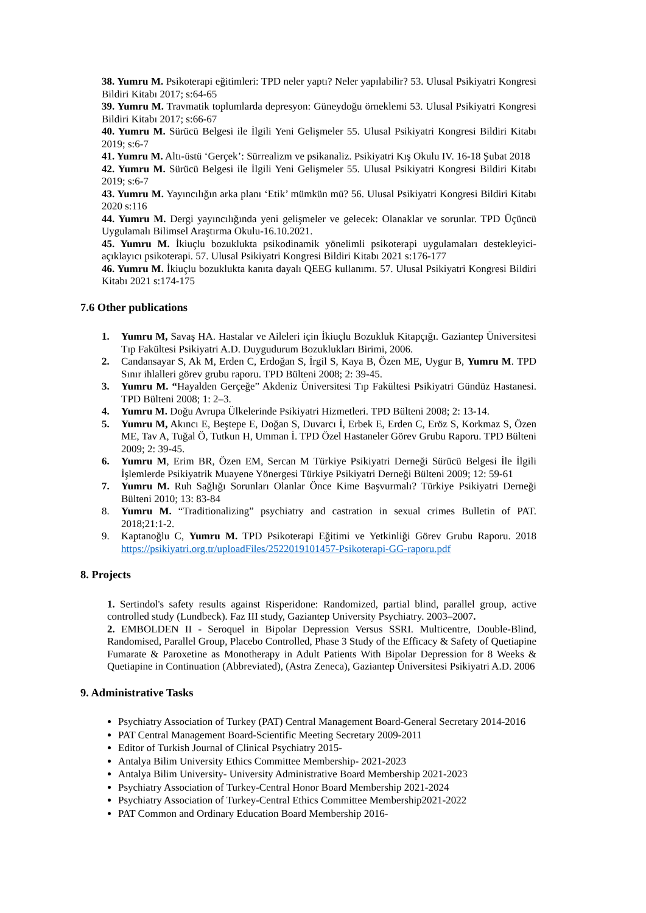38. Yumru M. Psikoterapi eğitimleri: TPD neler yaptı? Neler yapılabilir? 53. Ulusal Psikiyatri Kongresi Bildiri Kitabı 2017; s:64-65
39. Yumru M. Travmatik toplumlarda depresyon: Güneydoğu örneklemi 53. Ulusal Psikiyatri Kongresi Bildiri Kitabı 2017; s:66-67
40. Yumru M. Sürücü Belgesi ile İlgili Yeni Gelişmeler 55. Ulusal Psikiyatri Kongresi Bildiri Kitabı 2019; s:6-7
41. Yumru M. Altı-üstü ‘Gerçek’: Sürrealizm ve psikanaliz. Psikiyatri Kış Okulu IV. 16-18 Şubat 2018
42. Yumru M. Sürücü Belgesi ile İlgili Yeni Gelişmeler 55. Ulusal Psikiyatri Kongresi Bildiri Kitabı 2019; s:6-7
43. Yumru M. Yayıncılığın arka planı ‘Etik’ mümkün mü? 56. Ulusal Psikiyatri Kongresi Bildiri Kitabı 2020 s:116
44. Yumru M. Dergi yayıncılığında yeni gelişmeler ve gelecek: Olanaklar ve sorunlar. TPD Üçüncü Uygulamalı Bilimsel Araştırma Okulu-16.10.2021.
45. Yumru M. İkiuçlu bozuklukta psikodinamik yönelimli psikoterapi uygulamaları destekleyici-açıklayıcı psikoterapi. 57. Ulusal Psikiyatri Kongresi Bildiri Kitabı 2021 s:176-177
46. Yumru M. İkiuçlu bozuklukta kanıta dayalı QEEG kullanımı. 57. Ulusal Psikiyatri Kongresi Bildiri Kitabı 2021 s:174-175
7.6 Other publications
1. Yumru M, Savaş HA. Hastalar ve Aileleri için İkiuçlu Bozukluk Kitapçığı. Gaziantep Üniversitesi Tıp Fakültesi Psikiyatri A.D. Duygudurum Bozuklukları Birimi, 2006.
2. Candansayar S, Ak M, Erden C, Erdoğan S, İrgil S, Kaya B, Özen ME, Uygur B, Yumru M. TPD Sınır ihlalleri görev grubu raporu. TPD Bülteni 2008; 2: 39-45.
3. Yumru M. “Hayalden Gerçeğe” Akdeniz Üniversitesi Tıp Fakültesi Psikiyatri Gündüz Hastanesi. TPD Bülteni 2008; 1: 2–3.
4. Yumru M. Doğu Avrupa Ülkelerinde Psikiyatri Hizmetleri. TPD Bülteni 2008; 2: 13-14.
5. Yumru M, Akıncı E, Beştepe E, Doğan S, Duvarcı İ, Erbek E, Erden C, Eröz S, Korkmaz S, Özen ME, Tav A, Tuğal Ö, Tutkun H, Umman İ. TPD Özel Hastaneler Görev Grubu Raporu. TPD Bülteni 2009; 2: 39-45.
6. Yumru M, Erim BR, Özen EM, Sercan M Türkiye Psikiyatri Derneği Sürücü Belgesi İle İlgili İşlemlerde Psikiyatrik Muayene Yönergesi Türkiye Psikiyatri Derneği Bülteni 2009; 12: 59-61
7. Yumru M. Ruh Sağlığı Sorunları Olanlar Önce Kime Başvurmalı? Türkiye Psikiyatri Derneği Bülteni 2010; 13: 83-84
8. Yumru M. “Traditionalizing” psychiatry and castration in sexual crimes Bulletin of PAT. 2018;21:1-2.
9. Kaptanoğlu C, Yumru M. TPD Psikoterapi Eğitimi ve Yetkinliği Görev Grubu Raporu. 2018 https://psikiyatri.org.tr/uploadFiles/2522019101457-Psikoterapi-GG-raporu.pdf
8. Projects
1. Sertindol's safety results against Risperidone: Randomized, partial blind, parallel group, active controlled study (Lundbeck). Faz III study, Gaziantep University Psychiatry. 2003–2007.
2. EMBOLDEN II - Seroquel in Bipolar Depression Versus SSRI. Multicentre, Double-Blind, Randomised, Parallel Group, Placebo Controlled, Phase 3 Study of the Efficacy & Safety of Quetiapine Fumarate & Paroxetine as Monotherapy in Adult Patients With Bipolar Depression for 8 Weeks & Quetiapine in Continuation (Abbreviated), (Astra Zeneca), Gaziantep Üniversitesi Psikiyatri A.D. 2006
9. Administrative Tasks
Psychiatry Association of Turkey (PAT) Central Management Board-General Secretary 2014-2016
PAT Central Management Board-Scientific Meeting Secretary 2009-2011
Editor of Turkish Journal of Clinical Psychiatry 2015-
Antalya Bilim University Ethics Committee Membership- 2021-2023
Antalya Bilim University- University Administrative Board Membership 2021-2023
Psychiatry Association of Turkey-Central Honor Board Membership 2021-2024
Psychiatry Association of Turkey-Central Ethics Committee Membership2021-2022
PAT Common and Ordinary Education Board Membership 2016-